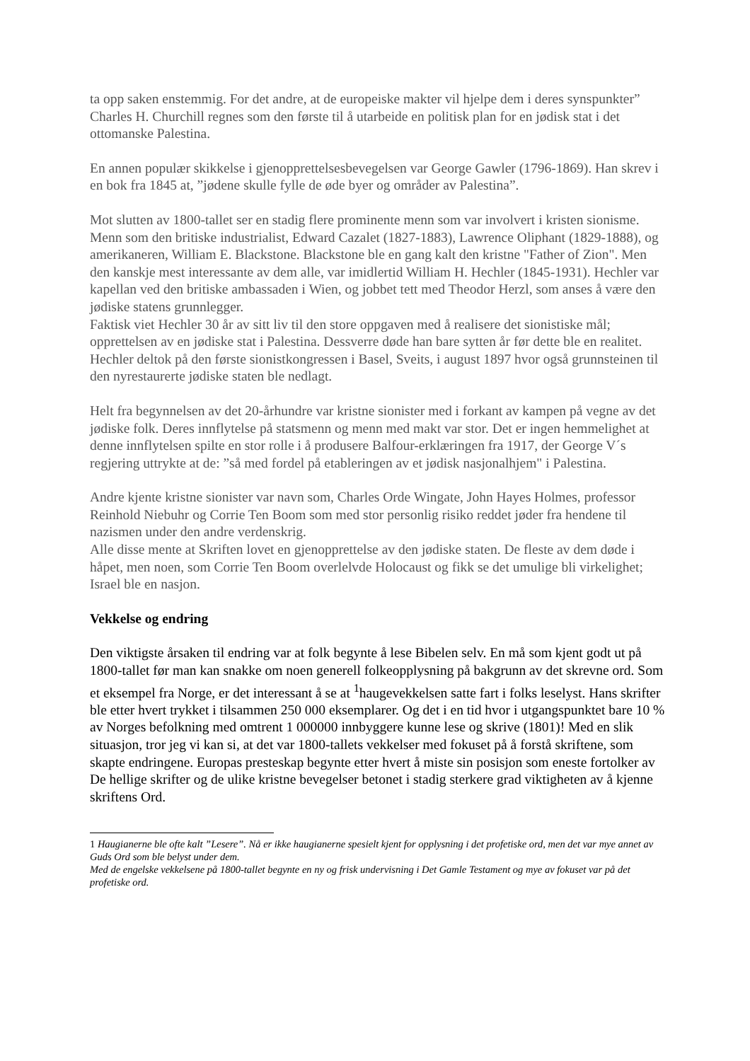ta opp saken enstemmig. For det andre, at de europeiske makter vil hjelpe dem i deres synspunkter” Charles H. Churchill regnes som den første til å utarbeide en politisk plan for en jødisk stat i det ottomanske Palestina.
En annen populær skikkelse i gjenopprettelsesbevegelsen var George Gawler (1796-1869). Han skrev i en bok fra 1845 at, ”jødene skulle fylle de øde byer og områder av Palestina”.
Mot slutten av 1800-tallet ser en stadig flere prominente menn som var involvert i kristen sionisme. Menn som den britiske industrialist, Edward Cazalet (1827-1883), Lawrence Oliphant (1829-1888), og amerikaneren, William E. Blackstone. Blackstone ble en gang kalt den kristne "Father of Zion". Men den kanskje mest interessante av dem alle, var imidlertid William H. Hechler (1845-1931). Hechler var kapellan ved den britiske ambassaden i Wien, og jobbet tett med Theodor Herzl, som anses å være den jødiske statens grunnlegger.
Faktisk viet Hechler 30 år av sitt liv til den store oppgaven med å realisere det sionistiske mål; opprettelsen av en jødiske stat i Palestina. Dessverre døde han bare sytten år før dette ble en realitet. Hechler deltok på den første sionistkongressen i Basel, Sveits, i august 1897 hvor også grunnsteinen til den nyrestaurerte jødiske staten ble nedlagt.
Helt fra begynnelsen av det 20-århundre var kristne sionister med i forkant av kampen på vegne av det jødiske folk. Deres innflytelse på statsmenn og menn med makt var stor. Det er ingen hemmelighet at denne innflytelsen spilte en stor rolle i å produsere Balfour-erklæringen fra 1917, der George V´s regjering uttrykte at de: ”så med fordel på etableringen av et jødisk nasjonalhjem" i Palestina.
Andre kjente kristne sionister var navn som, Charles Orde Wingate, John Hayes Holmes, professor Reinhold Niebuhr og Corrie Ten Boom som med stor personlig risiko reddet jøder fra hendene til nazismen under den andre verdenskrig.
Alle disse mente at Skriften lovet en gjenopprettelse av den jødiske staten. De fleste av dem døde i håpet, men noen, som Corrie Ten Boom overlelvde Holocaust og fikk se det umulige bli virkelighet; Israel ble en nasjon.
Vekkelse og endring
Den viktigste årsaken til endring var at folk begynte å lese Bibelen selv. En må som kjent godt ut på 1800-tallet før man kan snakke om noen generell folkeopplysning på bakgrunn av det skrevne ord. Som et eksempel fra Norge, er det interessant å se at <sup>1</sup>haugevekkelsen satte fart i folks leselyst. Hans skrifter ble etter hvert trykket i tilsammen 250 000 eksemplarer. Og det i en tid hvor i utgangspunktet bare 10 % av Norges befolkning med omtrent 1 000000 innbyggere kunne lese og skrive (1801)! Med en slik situasjon, tror jeg vi kan si, at det var 1800-tallets vekkelser med fokuset på å forstå skriftene, som skapte endringene. Europas presteskap begynte etter hvert å miste sin posisjon som eneste fortolker av De hellige skrifter og de ulike kristne bevegelser betonet i stadig sterkere grad viktigheten av å kjenne skriftens Ord.
1 Haugianerne ble ofte kalt ”Lesere”. Nå er ikke haugianerne spesielt kjent for opplysning i det profetiske ord, men det var mye annet av Guds Ord som ble belyst under dem.
Med de engelske vekkelsene på 1800-tallet begynte en ny og frisk undervisning i Det Gamle Testament og mye av fokuset var på det profetiske ord.